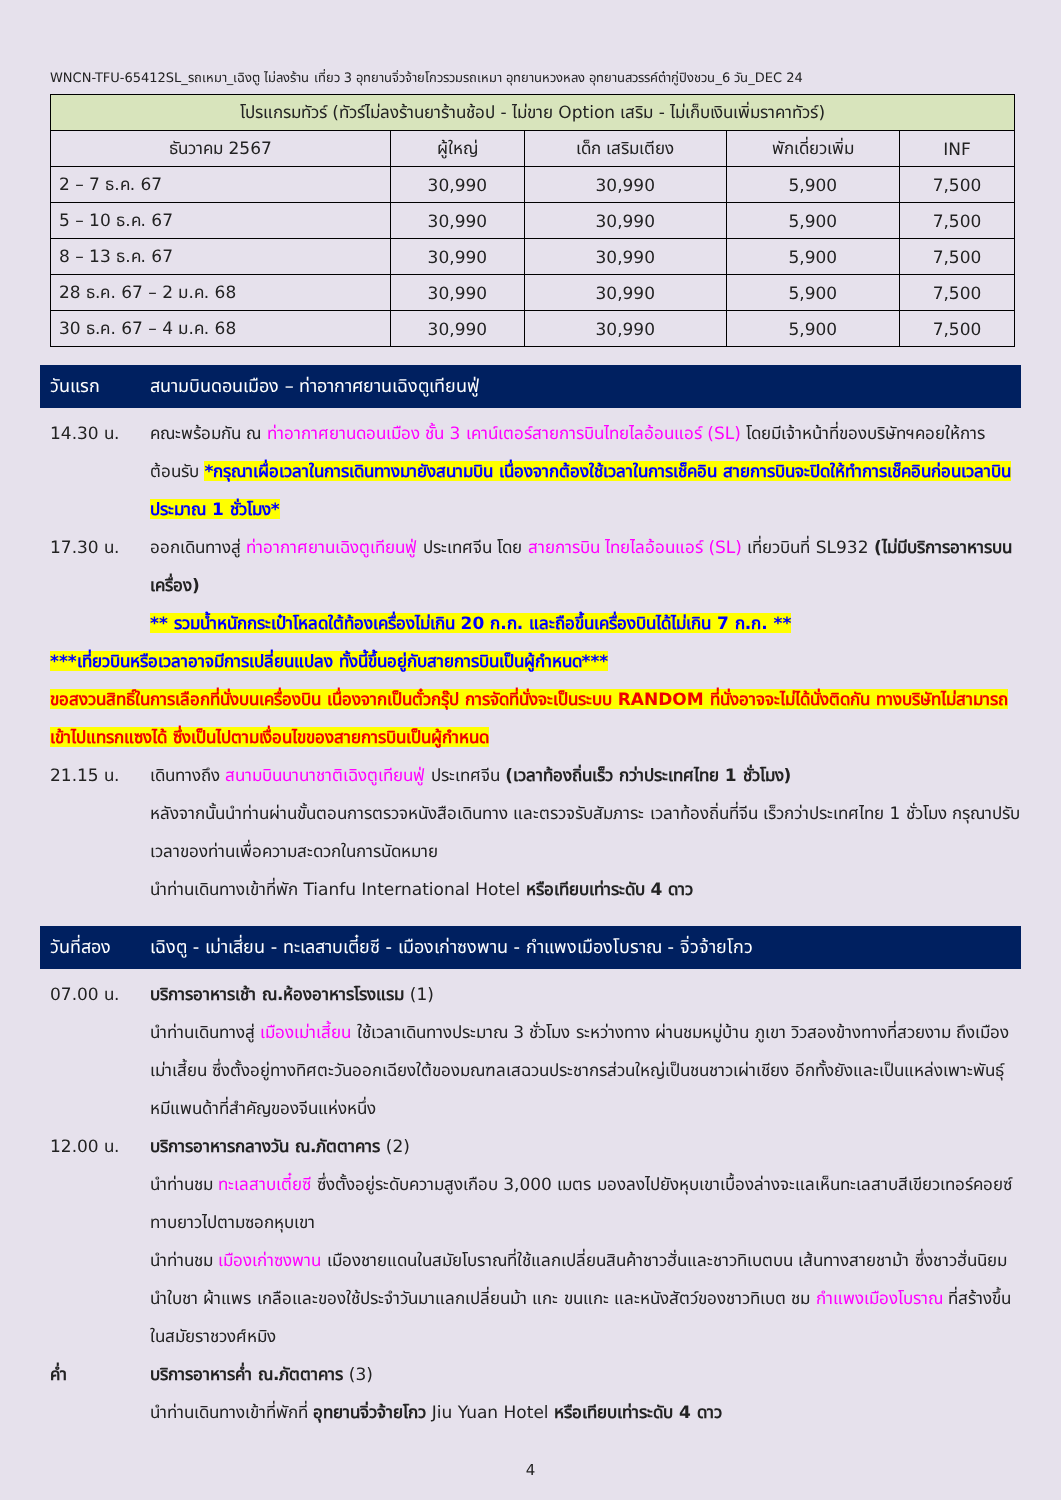WNCN-TFU-65412SL_รถเหมา_เฉิงตู ไม่ลงร้าน เที่ยว 3 อุทยานจิ่วจ้ายโกวรวมรถเหมา อุทยานหวงหลง อุทยานสวรรค์ต๋ากู่ปิงชวน_6 วัน_DEC 24
| โปรแกรมทัวร์ (ทัวร์ไม่ลงร้านยาร้านช้อป - ไม่ขาย Option เสริม - ไม่เก็บเงินเพิ่มราคาทัวร์) | | | | |
| --- | --- | --- | --- | --- |
| ธันวาคม 2567 | ผู้ใหญ่ | เด็ก เสริมเตียง | พักเดี่ยวเพิ่ม | INF |
| 2 – 7 ธ.ค. 67 | 30,990 | 30,990 | 5,900 | 7,500 |
| 5 – 10 ธ.ค. 67 | 30,990 | 30,990 | 5,900 | 7,500 |
| 8 – 13 ธ.ค. 67 | 30,990 | 30,990 | 5,900 | 7,500 |
| 28 ธ.ค. 67 – 2 ม.ค. 68 | 30,990 | 30,990 | 5,900 | 7,500 |
| 30 ธ.ค. 67 – 4 ม.ค. 68 | 30,990 | 30,990 | 5,900 | 7,500 |
วันแรก สนามบินดอนเมือง – ท่าอากาศยานเฉิงตูเทียนฟู่
14.30 น. คณะพร้อมกัน ณ ท่าอากาศยานดอนเมือง ชั้น 3 เคาน์เตอร์สายการบินไทยไลอ้อนแอร์ (SL) โดยมีเจ้าหน้าที่ของบริษัทฯคอยให้การต้อนรับ *กรุณาเผื่อเวลาในการเดินทางมายังสนามบิน เนื่องจากต้องใช้เวลาในการเช็คอิน สายการบินจะปิดให้ทำการเช็คอินก่อนเวลาบินประมาณ 1 ชั่วโมง*
17.30 น. ออกเดินทางสู่ ท่าอากาศยานเฉิงตูเทียนฟู่ ประเทศจีน โดย สายการบิน ไทยไลอ้อนแอร์ (SL) เที่ยวบินที่ SL932 (ไม่มีบริการอาหารบนเครื่อง)
** รวมน้ำหนักกระเป๋าโหลดใต้ท้องเครื่องไม่เกิน 20 ก.ก. และถือขึ้นเครื่องบินได้ไม่เกิน 7 ก.ก. **
***เที่ยวบินหรือเวลาอาจมีการเปลี่ยนแปลง ทั้งนี้ขึ้นอยู่กับสายการบินเป็นผู้กำหนด***
ขอสงวนสิทธิ์ในการเลือกที่นั่งบนเครื่องบิน เนื่องจากเป็นตั๋วกรุ๊ป การจัดที่นั่งจะเป็นระบบ RANDOM ที่นั่งอาจจะไม่ได้นั่งติดกัน ทางบริษัทไม่สามารถเข้าไปแทรกแซงได้ ซึ่งเป็นไปตามเงื่อนไขของสายการบินเป็นผู้กำหนด
21.15 น. เดินทางถึง สนามบินนานาชาติเฉิงตูเทียนฟู่ ประเทศจีน (เวลาท้องถิ่นเร็ว กว่าประเทศไทย 1 ชั่วโมง)
หลังจากนั้นนำท่านผ่านขั้นตอนการตรวจหนังสือเดินทาง และตรวจรับสัมภาระ เวลาท้องถิ่นที่จีน เร็วกว่าประเทศไทย 1 ชั่วโมง กรุณาปรับเวลาของท่านเพื่อความสะดวกในการนัดหมาย
นำท่านเดินทางเข้าที่พัก Tianfu International Hotel หรือเทียบเท่าระดับ 4 ดาว
วันที่สอง เฉิงตู - เม่าเสี่ยน - ทะเลสาบเตี๋ยซี - เมืองเก่าซงพาน - กำแพงเมืองโบราณ - จิ่วจ้ายโกว
07.00 น. บริการอาหารเช้า ณ.ห้องอาหารโรงแรม (1)
นำท่านเดินทางสู่ เมืองเม่าเสี้ยน ใช้เวลาเดินทางประมาณ 3 ชั่วโมง ระหว่างทาง ผ่านชมหมู่บ้าน ภูเขา วิวสองข้างทางที่สวยงาม ถึงเมืองเม่าเสี้ยน ซึ่งตั้งอยู่ทางทิศตะวันออกเฉียงใต้ของมณฑลเสฉวนประชากรส่วนใหญ่เป็นชนชาวเผ่าเชียง อีกทั้งยังและเป็นแหล่งเพาะพันธุ์หมีแพนด้าที่สำคัญของจีนแห่งหนึ่ง
12.00 น. บริการอาหารกลางวัน ณ.ภัตตาคาร (2)
นำท่านชม ทะเลสาบเตี๋ยซี ซึ่งตั้งอยู่ระดับความสูงเกือบ 3,000 เมตร มองลงไปยังหุบเขาเบื้องล่างจะแลเห็นทะเลสาบสีเขียวเทอร์คอยซ์ทาบยาวไปตามซอกหุบเขา
นำท่านชม เมืองเก่าซงพาน เมืองชายแดนในสมัยโบราณที่ใช้แลกเปลี่ยนสินค้าชาวฮั่นและชาวทิเบตบน เส้นทางสายชาม้า ซึ่งชาวฮั่นนิยมนำใบชา ผ้าแพร เกลือและของใช้ประจำวันมาแลกเปลี่ยนม้า แกะ ขนแกะ และหนังสัตว์ของชาวทิเบต ชม กำแพงเมืองโบราณ ที่สร้างขึ้นในสมัยราชวงศ์หมิง
ค่ำ บริการอาหารค่ำ ณ.ภัตตาคาร (3)
นำท่านเดินทางเข้าที่พักที่ อุทยานจิ่วจ้ายโกว Jiu Yuan Hotel หรือเทียบเท่าระดับ 4 ดาว
4